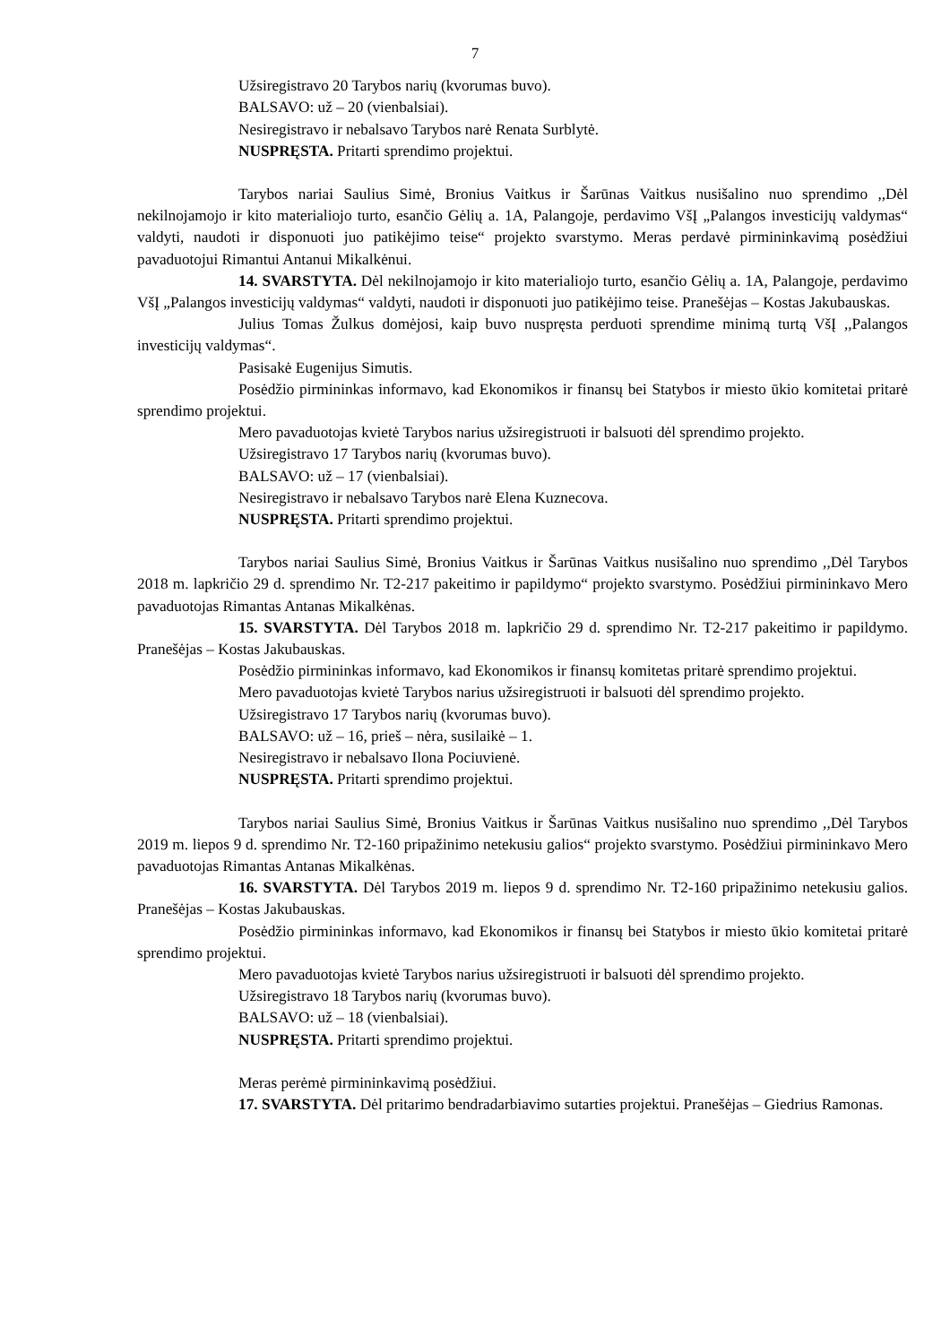7
Užsiregistravo 20 Tarybos narių (kvorumas buvo).
BALSAVO: už – 20 (vienbalsiai).
Nesiregistravo ir nebalsavo Tarybos narė Renata Surblytė.
NUSPRĘSTA. Pritarti sprendimo projektui.
Tarybos nariai Saulius Simė, Bronius Vaitkus ir Šarūnas Vaitkus nusišalino nuo sprendimo ,,Dėl nekilnojamojo ir kito materialiojo turto, esančio Gėlių a. 1A, Palangoje, perdavimo VšĮ „Palangos investicijų valdymas“ valdyti, naudoti ir disponuoti juo patikėjimo teise“ projekto svarstymo. Meras perdavė pirmininkavimą posėdžiui pavaduotojui Rimantui Antanui Mikalkėnui.
14. SVARSTYTA. Dėl nekilnojamojo ir kito materialiojo turto, esančio Gėlių a. 1A, Palangoje, perdavimo VšĮ „Palangos investicijų valdymas“ valdyti, naudoti ir disponuoti juo patikėjimo teise. Pranešėjas – Kostas Jakubauskas.
Julius Tomas Žulkus domėjosi, kaip buvo nuspręsta perduoti sprendime minimą turtą VšĮ ,,Palangos investicijų valdymas“.
Pasisakė Eugenijus Simutis.
Posėdžio pirmininkas informavo, kad Ekonomikos ir finansų bei Statybos ir miesto ūkio komitetai pritarė sprendimo projektui.
Mero pavaduotojas kvietė Tarybos narius užsiregistruoti ir balsuoti dėl sprendimo projekto.
Užsiregistravo 17 Tarybos narių (kvorumas buvo).
BALSAVO: už – 17 (vienbalsiai).
Nesiregistravo ir nebalsavo Tarybos narė Elena Kuznecova.
NUSPRĘSTA. Pritarti sprendimo projektui.
Tarybos nariai Saulius Simė, Bronius Vaitkus ir Šarūnas Vaitkus nusišalino nuo sprendimo ,,Dėl Tarybos 2018 m. lapkričio 29 d. sprendimo Nr. T2-217 pakeitimo ir papildymo“ projekto svarstymo. Posėdžiui pirmininkavo Mero pavaduotojas Rimantas Antanas Mikalkėnas.
15. SVARSTYTA. Dėl Tarybos 2018 m. lapkričio 29 d. sprendimo Nr. T2-217 pakeitimo ir papildymo. Pranešėjas – Kostas Jakubauskas.
Posėdžio pirmininkas informavo, kad Ekonomikos ir finansų komitetas pritarė sprendimo projektui.
Mero pavaduotojas kvietė Tarybos narius užsiregistruoti ir balsuoti dėl sprendimo projekto.
Užsiregistravo 17 Tarybos narių (kvorumas buvo).
BALSAVO: už – 16, prieš – nėra, susilaikė – 1.
Nesiregistravo ir nebalsavo Ilona Pociuvienė.
NUSPRĘSTA. Pritarti sprendimo projektui.
Tarybos nariai Saulius Simė, Bronius Vaitkus ir Šarūnas Vaitkus nusišalino nuo sprendimo ,,Dėl Tarybos 2019 m. liepos 9 d. sprendimo Nr. T2-160 pripažinimo netekusiu galios“ projekto svarstymo. Posėdžiui pirmininkavo Mero pavaduotojas Rimantas Antanas Mikalkėnas.
16. SVARSTYTA. Dėl Tarybos 2019 m. liepos 9 d. sprendimo Nr. T2-160 pripažinimo netekusiu galios. Pranešėjas – Kostas Jakubauskas.
Posėdžio pirmininkas informavo, kad Ekonomikos ir finansų bei Statybos ir miesto ūkio komitetai pritarė sprendimo projektui.
Mero pavaduotojas kvietė Tarybos narius užsiregistruoti ir balsuoti dėl sprendimo projekto.
Užsiregistravo 18 Tarybos narių (kvorumas buvo).
BALSAVO: už – 18 (vienbalsiai).
NUSPRĘSTA. Pritarti sprendimo projektui.
Meras perėmė pirmininkavimą posėdžiui.
17. SVARSTYTA. Dėl pritarimo bendradarbiavimo sutarties projektui. Pranešėjas – Giedrius Ramonas.